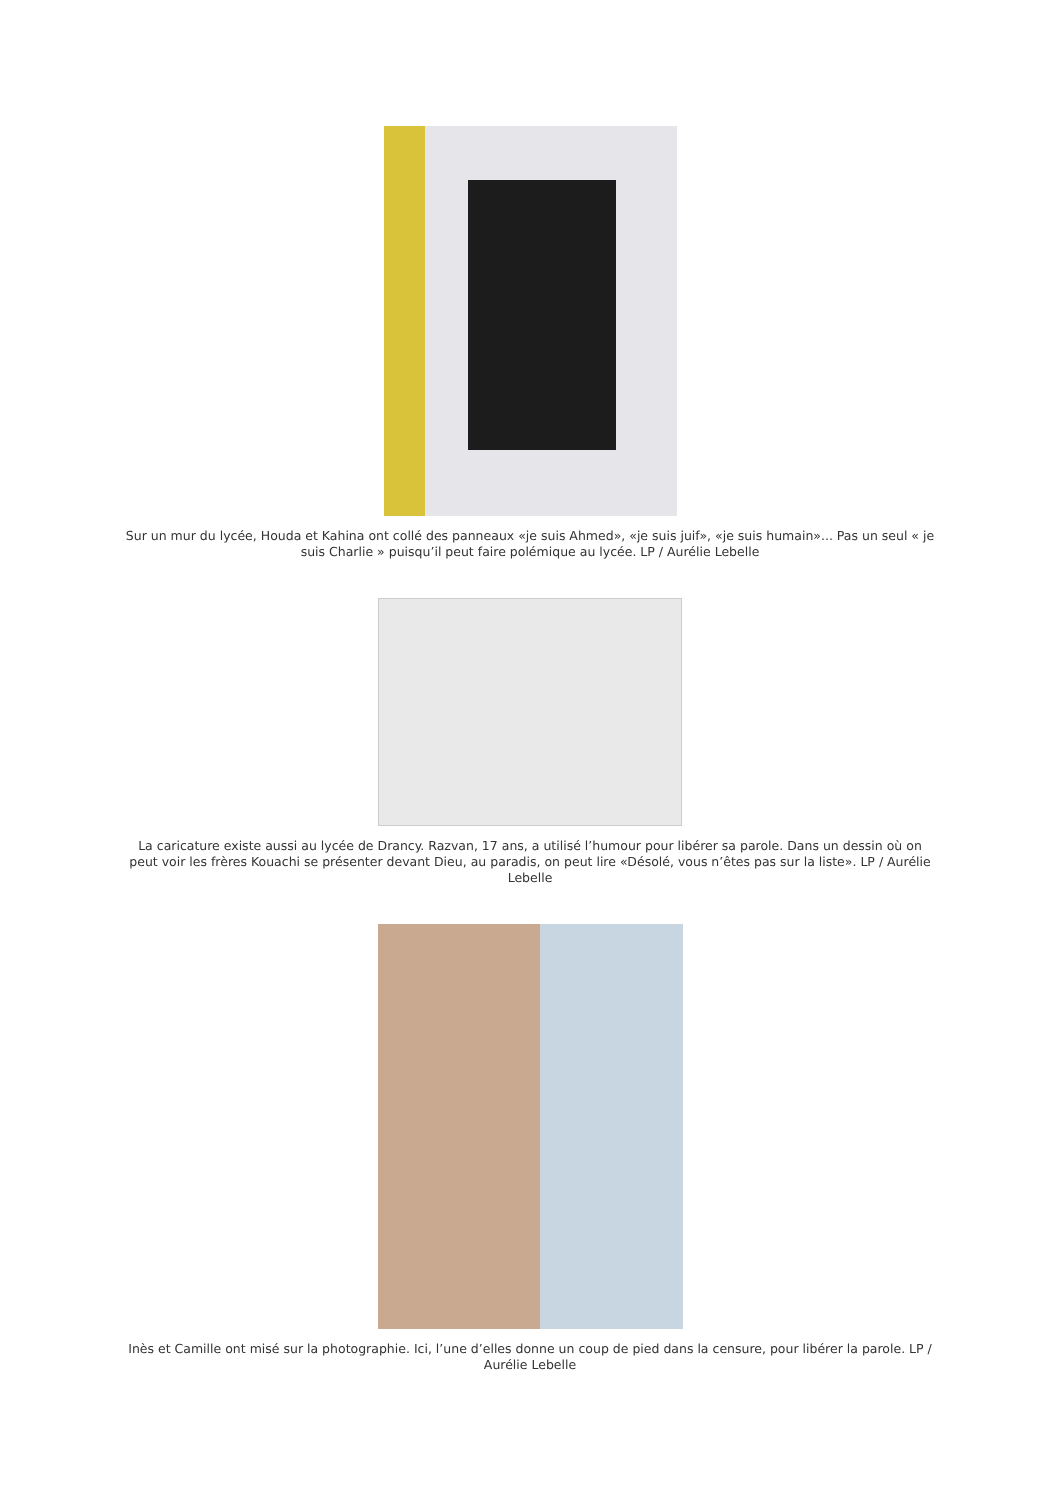Sur un mur du lycée, Houda et Kahina ont collé des panneaux «je suis Ahmed», «je suis juif», «je suis humain»... Pas un seul « je suis Charlie » puisqu’il peut faire polémique au lycée. LP / Aurélie Lebelle
La caricature existe aussi au lycée de Drancy. Razvan, 17 ans, a utilisé l’humour pour libérer sa parole. Dans un dessin où on peut voir les frères Kouachi se présenter devant Dieu, au paradis, on peut lire «Désolé, vous n’êtes pas sur la liste». LP / Aurélie Lebelle
Inès et Camille ont misé sur la photographie. Ici, l’une d’elles donne un coup de pied dans la censure, pour libérer la parole. LP / Aurélie Lebelle